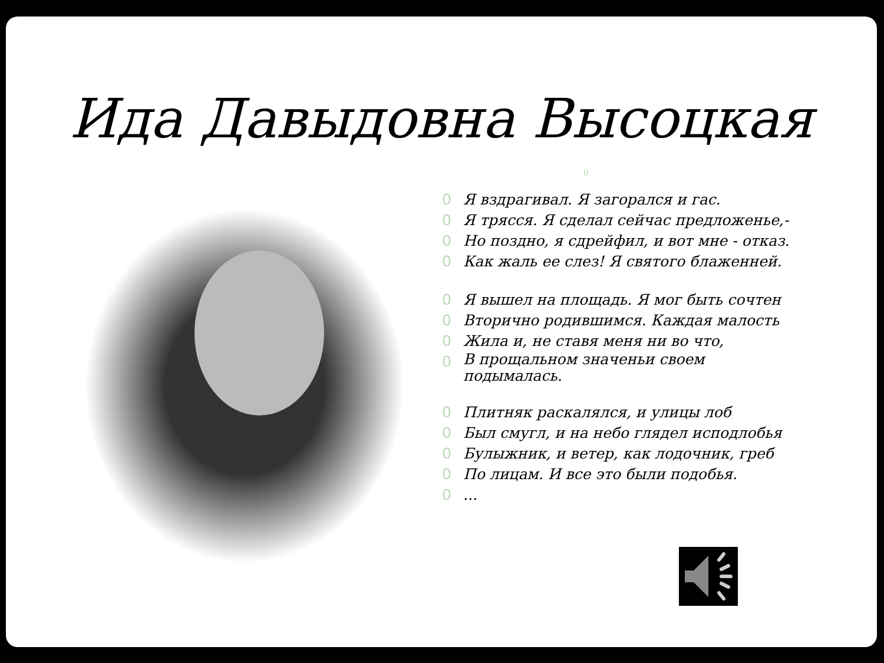Ида Давыдовна Высоцкая
0
0 Я вздрагивал. Я загорался и гас.
0 Я трясся. Я сделал сейчас предложенье,-
0 Но поздно, я сдрейфил, и вот мне - отказ.
0 Как жаль ее слез! Я святого блаженней.
0 Я вышел на площадь. Я мог быть сочтен
0 Вторично родившимся. Каждая малость
0 Жила и, не ставя меня ни во что,
0 В прощальном значеньи своем
подымалась.
0 Плитняк раскалялся, и улицы лоб
0 Был смугл, и на небо глядел исподлобья
0 Булыжник, и ветер, как лодочник, греб
0 По лицам. И все это были подобья.
0...